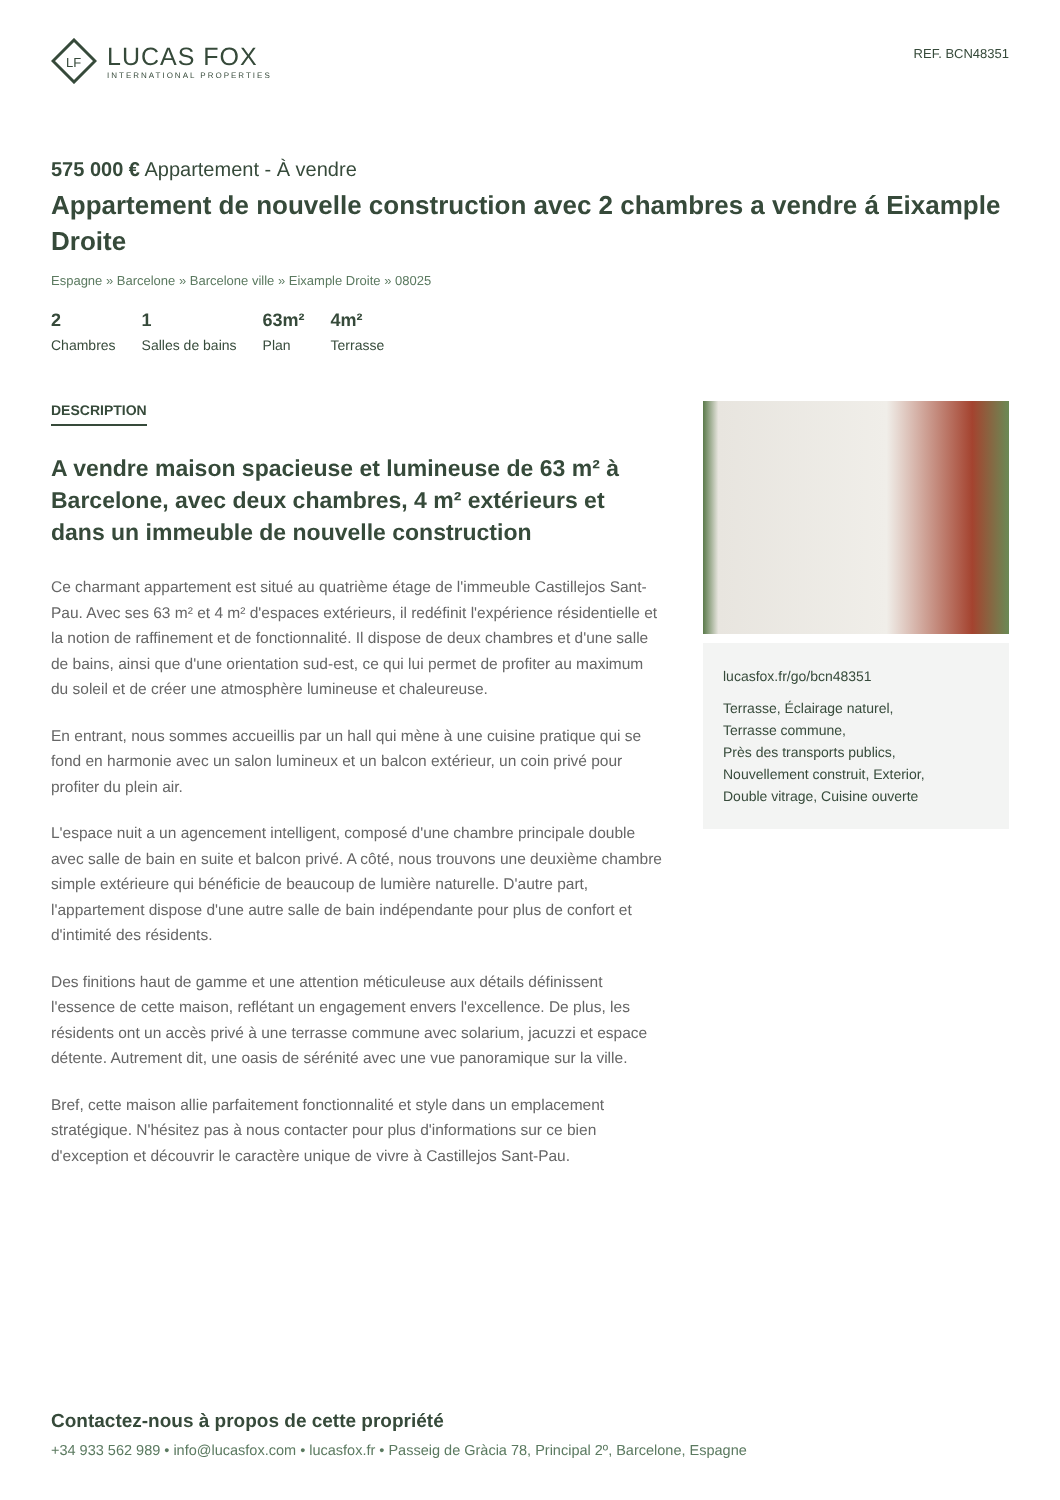LF
LUCAS FOX
INTERNATIONAL PROPERTIES
REF. BCN48351
575 000 € Appartement - À vendre
Appartement de nouvelle construction avec 2 chambres a vendre á Eixample Droite
Espagne » Barcelone » Barcelone ville » Eixample Droite » 08025
2
Chambres
1
Salles de bains
63m²
Plan
4m²
Terrasse
DESCRIPTION
A vendre maison spacieuse et lumineuse de 63 m² à Barcelone, avec deux chambres, 4 m² extérieurs et dans un immeuble de nouvelle construction
Ce charmant appartement est situé au quatrième étage de l'immeuble Castillejos Sant-Pau. Avec ses 63 m² et 4 m² d'espaces extérieurs, il redéfinit l'expérience résidentielle et la notion de raffinement et de fonctionnalité. Il dispose de deux chambres et d'une salle de bains, ainsi que d'une orientation sud-est, ce qui lui permet de profiter au maximum du soleil et de créer une atmosphère lumineuse et chaleureuse.
En entrant, nous sommes accueillis par un hall qui mène à une cuisine pratique qui se fond en harmonie avec un salon lumineux et un balcon extérieur, un coin privé pour profiter du plein air.
L'espace nuit a un agencement intelligent, composé d'une chambre principale double avec salle de bain en suite et balcon privé. A côté, nous trouvons une deuxième chambre simple extérieure qui bénéficie de beaucoup de lumière naturelle. D'autre part, l'appartement dispose d'une autre salle de bain indépendante pour plus de confort et d'intimité des résidents.
Des finitions haut de gamme et une attention méticuleuse aux détails définissent l'essence de cette maison, reflétant un engagement envers l'excellence. De plus, les résidents ont un accès privé à une terrasse commune avec solarium, jacuzzi et espace détente. Autrement dit, une oasis de sérénité avec une vue panoramique sur la ville.
Bref, cette maison allie parfaitement fonctionnalité et style dans un emplacement stratégique. N'hésitez pas à nous contacter pour plus d'informations sur ce bien d'exception et découvrir le caractère unique de vivre à Castillejos Sant-Pau.
lucasfox.fr/go/bcn48351
Terrasse, Éclairage naturel,
Terrasse commune,
Près des transports publics,
Nouvellement construit, Exterior,
Double vitrage, Cuisine ouverte
Contactez-nous à propos de cette propriété
+34 933 562 989 • info@lucasfox.com • lucasfox.fr • Passeig de Gràcia 78, Principal 2º, Barcelone, Espagne